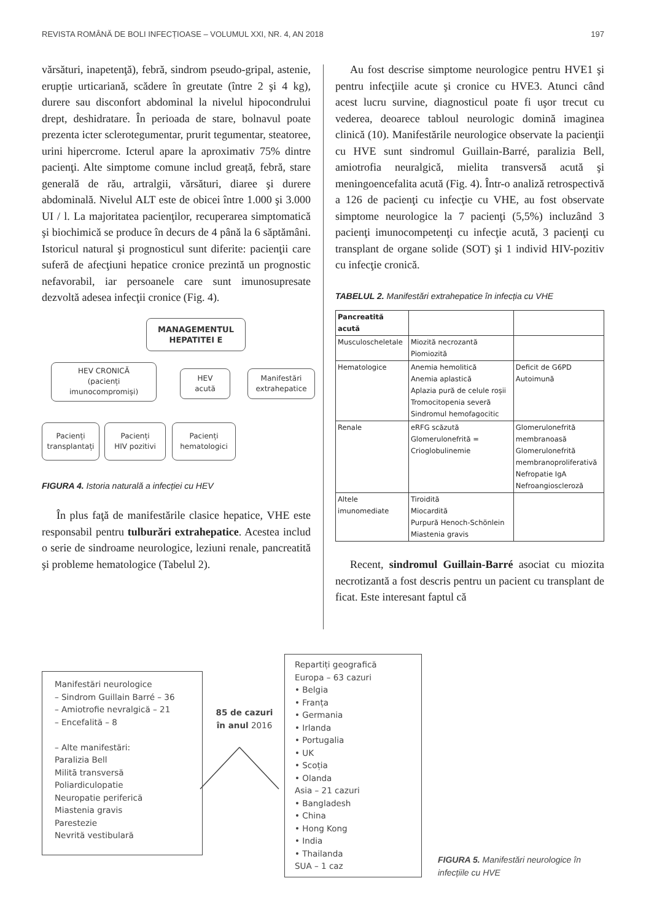REVISTA ROMÂNĂ DE BOLI INFECȚIOASE – VOLUMUL XXI, NR. 4, AN 2018 197
vărsături, inapetenţă), febră, sindrom pseudo-gripal, astenie, erupție urticariană, scădere în greutate (între 2 şi 4 kg), durere sau disconfort abdominal la nivelul hipocondrului drept, deshidratare. În perioada de stare, bolnavul poate prezenta icter sclerotegumentar, prurit tegumentar, steatoree, urini hipercrome. Icterul apare la aproximativ 75% dintre pacienţi. Alte simptome comune includ greață, febră, stare generală de rău, artralgii, vărsături, diaree şi durere abdominală. Nivelul ALT este de obicei între 1.000 şi 3.000 UI / l. La majoritatea pacienţilor, recuperarea simptomatică şi biochimică se produce în decurs de 4 până la 6 săptămâni. Istoricul natural şi prognosticul sunt diferite: pacienţii care suferă de afecţiuni hepatice cronice prezintă un prognostic nefavorabil, iar persoanele care sunt imunosupresate dezvoltă adesea infecţii cronice (Fig. 4).
MANAGEMENTUL
HEPATITEI E
HEV CRONICĂ
(pacienți
imunocompromiși)
HEV
acută
Manifestări
extrahepatice
Pacienți
transplantați
Pacienți
HIV pozitivi
Pacienți
hematologici
FIGURA 4. Istoria naturală a infecției cu HEV
În plus faţă de manifestările clasice hepatice, VHE este responsabil pentru tulburări extrahepatice. Acestea includ o serie de sindroame neurologice, leziuni renale, pancreatită şi probleme hematologice (Tabelul 2).
Au fost descrise simptome neurologice pentru HVE1 şi pentru infecţiile acute şi cronice cu HVE3. Atunci când acest lucru survine, diagnosticul poate fi uşor trecut cu vederea, deoarece tabloul neurologic domină imaginea clinică (10). Manifestările neurologice observate la pacienţii cu HVE sunt sindromul Guillain-Barré, paralizia Bell, amiotrofia neuralgică, mielita transversă acută şi meningoencefalita acută (Fig. 4). Într-o analiză retrospectivă a 126 de pacienţi cu infecţie cu VHE, au fost observate simptome neurologice la 7 pacienţi (5,5%) incluzând 3 pacienţi imunocompetenţi cu infecţie acută, 3 pacienţi cu transplant de organe solide (SOT) şi 1 individ HIV-pozitiv cu infecţie cronică.
TABELUL 2. Manifestări extrahepatice în infecția cu VHE
| Pancreatită acută | | |
| Musculoscheletale | Miozită necrozantă Piomiozită | |
| Hematologice | Anemia hemolitică Anemia aplastică Aplazia pură de celule roșii Tromocitopenia severă Sindromul hemofagocitic | Deficit de G6PD Autoimună |
| Renale | eRFG scăzută Glomerulonefrită = Crioglobulinemie | Glomerulonefrită membranoasă Glomerulonefrită membranoproliferativă Nefropatie IgA Nefroangioscleroză |
| Altele imunomediate | Tiroidită Miocardită Purpură Henoch-Schönlein Miastenia gravis | |
Recent, sindromul Guillain-Barré asociat cu miozita necrotizantă a fost descris pentru un pacient cu transplant de ficat. Este interesant faptul că
Manifestări neurologice
– Sindrom Guillain Barré – 36
– Amiotrofie nevralgică – 21
– Encefalită – 8
– Alte manifestări:
Paralizia Bell
Militā transversă
Poliardiculopatie
Neuropatie periferică
Miastenia gravis
Parestezie
Nevrită vestibulară
85 de cazuri
în anul 2016
Repartiți geografică
Europa – 63 cazuri
• Belgia
• Franța
• Germania
• Irlanda
• Portugalia
• UK
• Scoția
• Olanda
Asia – 21 cazuri
• Bangladesh
• China
• Hong Kong
• India
• Thailanda
SUA – 1 caz
FIGURA 5. Manifestări neurologice în infecțiile cu HVE